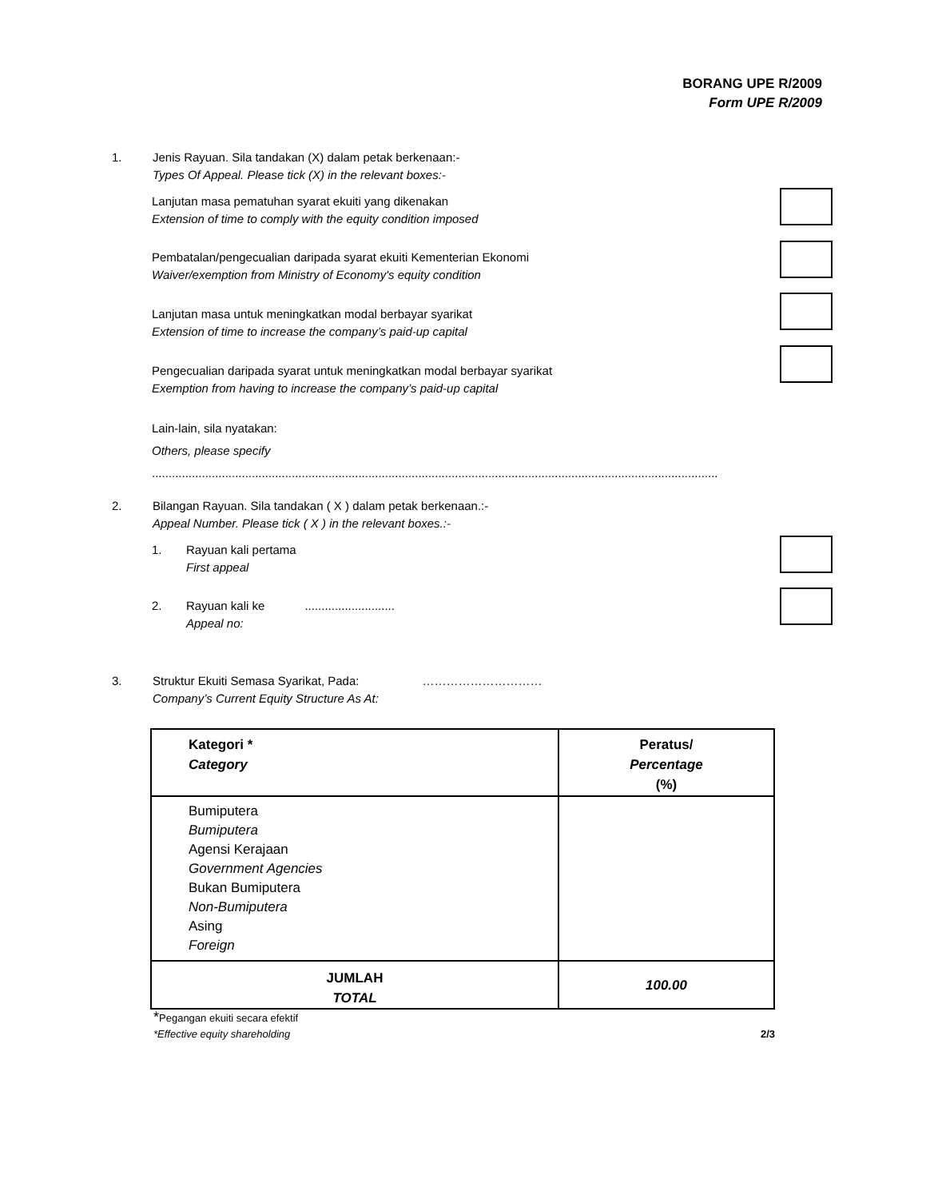BORANG UPE R/2009
Form UPE R/2009
1. Jenis Rayuan. Sila tandakan (X) dalam petak berkenaan:-
Types Of Appeal. Please tick (X) in the relevant boxes:-
Lanjutan masa pematuhan syarat ekuiti yang dikenakan
Extension of time to comply with the equity condition imposed
Pembatalan/pengecualian daripada syarat ekuiti Kementerian Ekonomi
Waiver/exemption from Ministry of Economy's equity condition
Lanjutan masa untuk meningkatkan modal berbayar syarikat
Extension of time to increase the company’s paid-up capital
Pengecualian daripada syarat untuk meningkatkan modal berbayar syarikat
Exemption from having to increase the company’s paid-up capital
Lain-lain, sila nyatakan:
Others, please specify ..........................................................................................................................................................................
2. Bilangan Rayuan. Sila tandakan ( X ) dalam petak berkenaan.:-
Appeal Number. Please tick ( X ) in the relevant boxes.:-
1. Rayuan kali pertama
First appeal
2. Rayuan kali ke ...........................
Appeal no:
3. Struktur Ekuiti Semasa Syarikat, Pada: …………………………
Company’s Current Equity Structure As At:
| Kategori * Category | Peratus/ Percentage (%) |
| --- | --- |
| Bumiputera Bumiputera Agensi Kerajaan Government Agencies Bukan Bumiputera Non-Bumiputera Asing Foreign | |
| JUMLAH TOTAL | 100.00 |
*Pegangan ekuiti secara efektif
*Effective equity shareholding 2/3